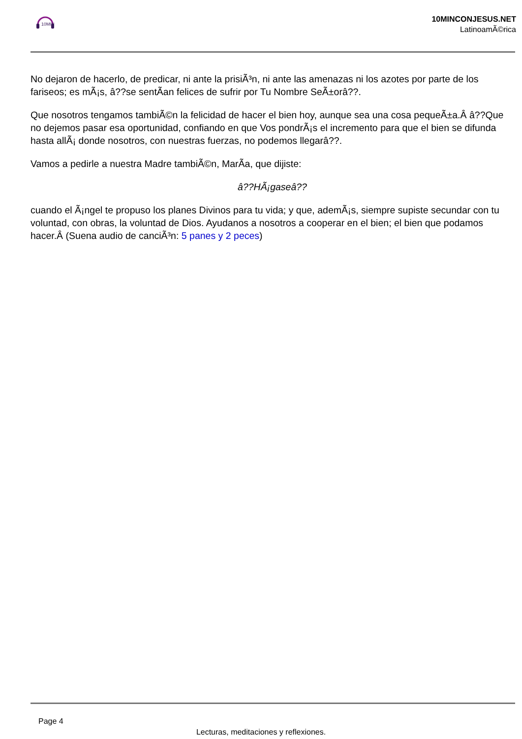10MIN
10MINCONJESUS.NET
LatinoamÃ©rica
No dejaron de hacerlo, de predicar, ni ante la prisiÃ³n, ni ante las amenazas ni los azotes por parte de los fariseos; es mÃ¡s, â??se sentÃan felices de sufrir por Tu Nombre SeÃ±orâ??.
Que nosotros tengamos tambiÃ©n la felicidad de hacer el bien hoy, aunque sea una cosa pequeÃ±a.Â â??Que no dejemos pasar esa oportunidad, confiando en que Vos pondrÃ¡s el incremento para que el bien se difunda hasta allÃ¡ donde nosotros, con nuestras fuerzas, no podemos llegarâ??.
Vamos a pedirle a nuestra Madre tambiÃ©n, MarÃa, que dijiste:
â??HÃ¡gaseâ??
cuando el Ã¡ngel te propuso los planes Divinos para tu vida; y que, ademÃ¡s, siempre supiste secundar con tu voluntad, con obras, la voluntad de Dios. Ayudanos a nosotros a cooperar en el bien; el bien que podamos hacer.Â (Suena audio de canciÃ³n: 5 panes y 2 peces)
Page 4
Lecturas, meditaciones y reflexiones.